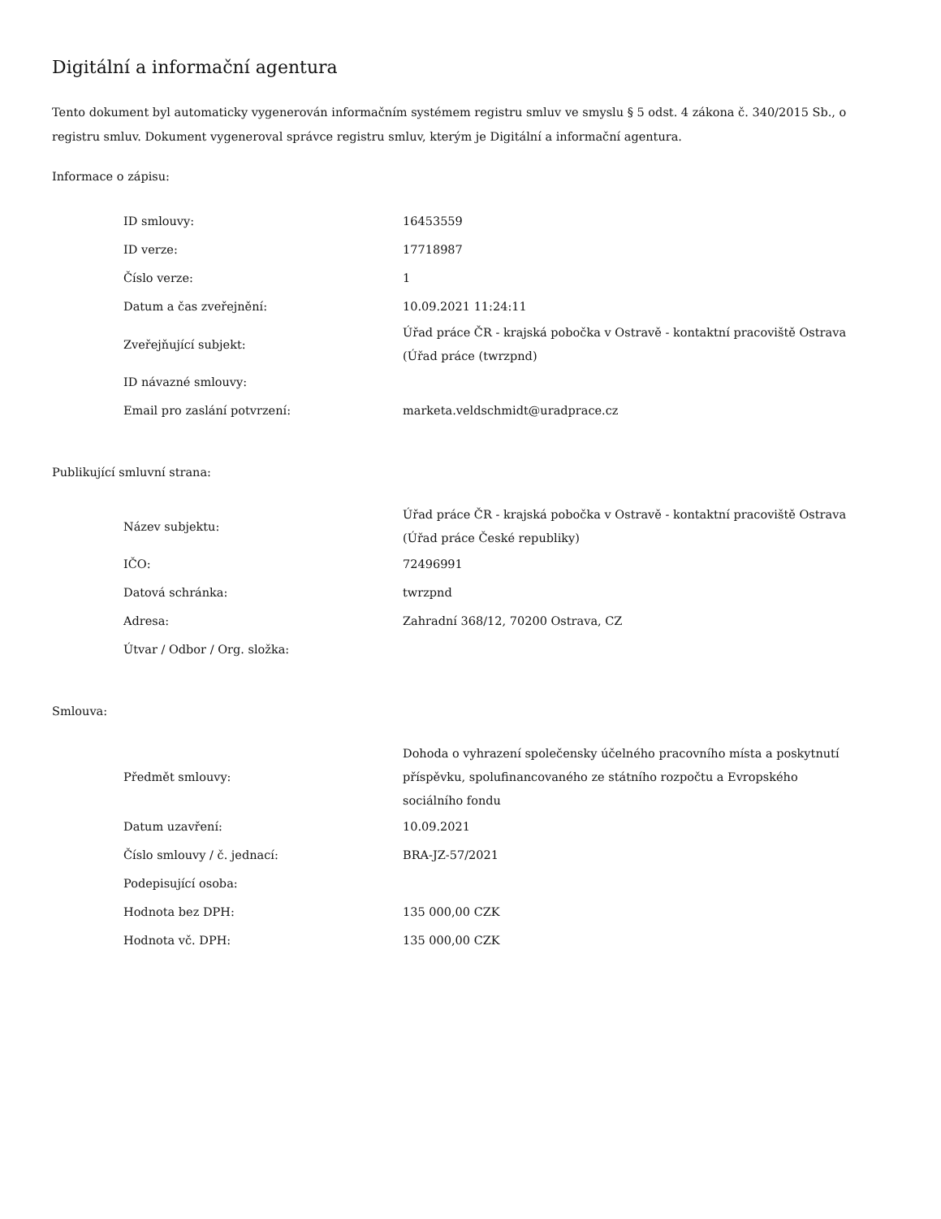Digitální a informační agentura
Tento dokument byl automaticky vygenerován informačním systémem registru smluv ve smyslu § 5 odst. 4 zákona č. 340/2015 Sb., o registru smluv. Dokument vygeneroval správce registru smluv, kterým je Digitální a informační agentura.
Informace o zápisu:
| ID smlouvy: | 16453559 |
| ID verze: | 17718987 |
| Číslo verze: | 1 |
| Datum a čas zveřejnění: | 10.09.2021 11:24:11 |
| Zveřejňující subjekt: | Úřad práce ČR - krajská pobočka v Ostravě - kontaktní pracoviště Ostrava (Úřad práce (twrzpnd) |
| ID návazné smlouvy: | |
| Email pro zaslání potvrzení: | marketa.veldschmidt@uradprace.cz |
Publikující smluvní strana:
| Název subjektu: | Úřad práce ČR - krajská pobočka v Ostravě - kontaktní pracoviště Ostrava (Úřad práce České republiky) |
| IČO: | 72496991 |
| Datová schránka: | twrzpnd |
| Adresa: | Zahradní 368/12, 70200 Ostrava, CZ |
| Útvar / Odbor / Org. složka: | |
Smlouva:
| Předmět smlouvy: | Dohoda o vyhrazení společensky účelného pracovního místa a poskytnutí příspěvku, spolufinancovaného ze státního rozpočtu a Evropského sociálního fondu |
| Datum uzavření: | 10.09.2021 |
| Číslo smlouvy / č. jednací: | BRA-JZ-57/2021 |
| Podepisující osoba: | |
| Hodnota bez DPH: | 135 000,00 CZK |
| Hodnota vč. DPH: | 135 000,00 CZK |